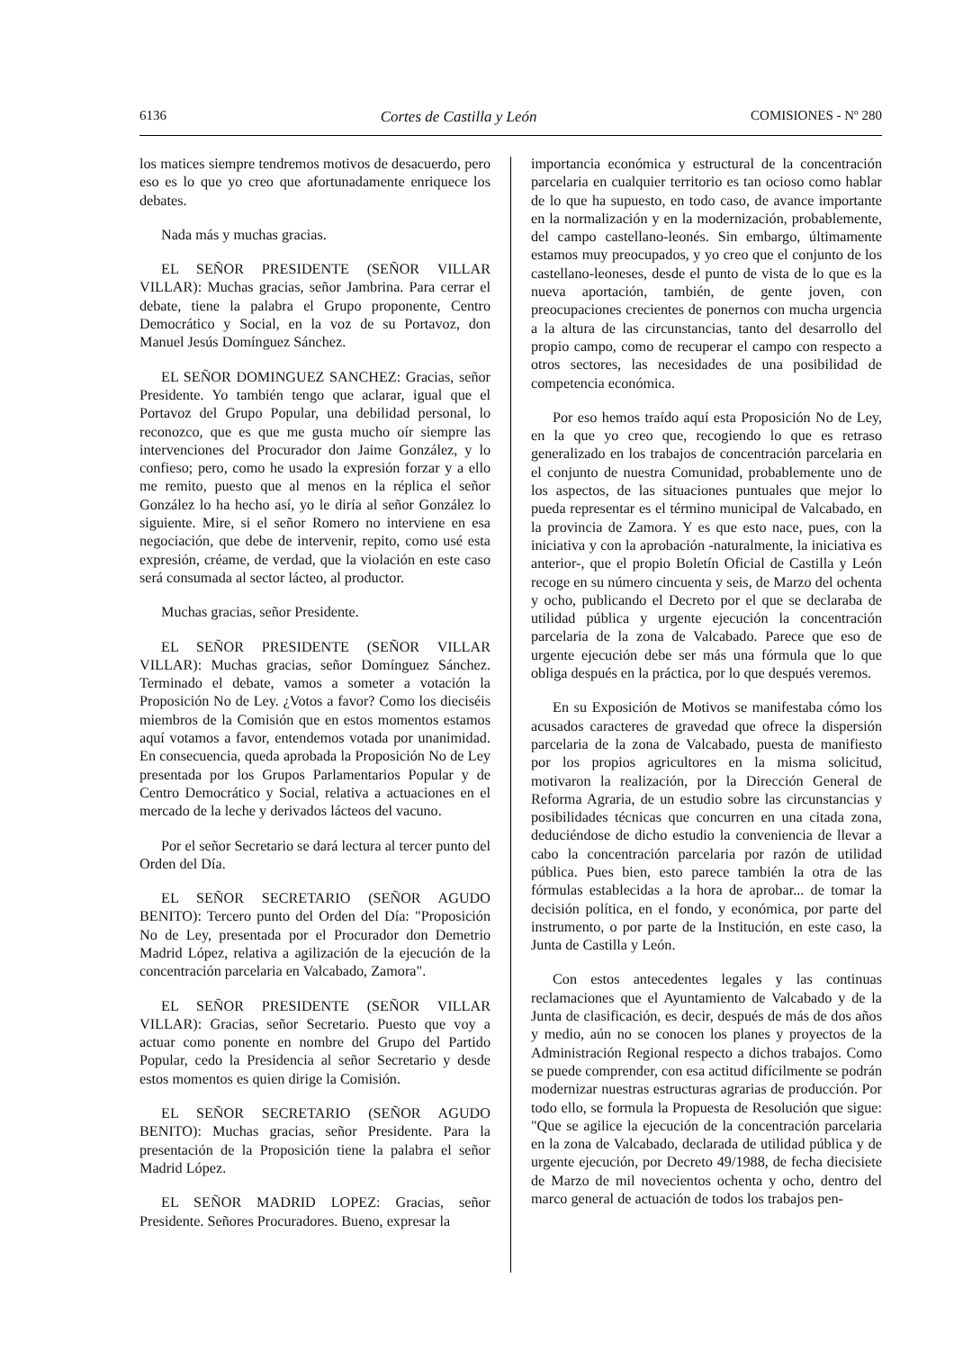6136 Cortes de Castilla y León COMISIONES - Nº 280
los matices siempre tendremos motivos de desacuerdo, pero eso es lo que yo creo que afortunadamente enriquece los debates.
Nada más y muchas gracias.
EL SEÑOR PRESIDENTE (SEÑOR VILLAR VILLAR): Muchas gracias, señor Jambrina. Para cerrar el debate, tiene la palabra el Grupo proponente, Centro Democrático y Social, en la voz de su Portavoz, don Manuel Jesús Domínguez Sánchez.
EL SEÑOR DOMINGUEZ SANCHEZ: Gracias, señor Presidente. Yo también tengo que aclarar, igual que el Portavoz del Grupo Popular, una debilidad personal, lo reconozco, que es que me gusta mucho oír siempre las intervenciones del Procurador don Jaime González, y lo confieso; pero, como he usado la expresión forzar y a ello me remito, puesto que al menos en la réplica el señor González lo ha hecho así, yo le diría al señor González lo siguiente. Mire, si el señor Romero no interviene en esa negociación, que debe de intervenir, repito, como usé esta expresión, créame, de verdad, que la violación en este caso será consumada al sector lácteo, al productor.
Muchas gracias, señor Presidente.
EL SEÑOR PRESIDENTE (SEÑOR VILLAR VILLAR): Muchas gracias, señor Domínguez Sánchez. Terminado el debate, vamos a someter a votación la Proposición No de Ley. ¿Votos a favor? Como los dieciséis miembros de la Comisión que en estos momentos estamos aquí votamos a favor, entendemos votada por unanimidad. En consecuencia, queda aprobada la Proposición No de Ley presentada por los Grupos Parlamentarios Popular y de Centro Democrático y Social, relativa a actuaciones en el mercado de la leche y derivados lácteos del vacuno.
Por el señor Secretario se dará lectura al tercer punto del Orden del Día.
EL SEÑOR SECRETARIO (SEÑOR AGUDO BENITO): Tercero punto del Orden del Día: "Proposición No de Ley, presentada por el Procurador don Demetrio Madrid López, relativa a agilización de la ejecución de la concentración parcelaria en Valcabado, Zamora".
EL SEÑOR PRESIDENTE (SEÑOR VILLAR VILLAR): Gracias, señor Secretario. Puesto que voy a actuar como ponente en nombre del Grupo del Partido Popular, cedo la Presidencia al señor Secretario y desde estos momentos es quien dirige la Comisión.
EL SEÑOR SECRETARIO (SEÑOR AGUDO BENITO): Muchas gracias, señor Presidente. Para la presentación de la Proposición tiene la palabra el señor Madrid López.
EL SEÑOR MADRID LOPEZ: Gracias, señor Presidente. Señores Procuradores. Bueno, expresar la
importancia económica y estructural de la concentración parcelaria en cualquier territorio es tan ocioso como hablar de lo que ha supuesto, en todo caso, de avance importante en la normalización y en la modernización, probablemente, del campo castellano-leonés. Sin embargo, últimamente estamos muy preocupados, y yo creo que el conjunto de los castellano-leoneses, desde el punto de vista de lo que es la nueva aportación, también, de gente joven, con preocupaciones crecientes de ponernos con mucha urgencia a la altura de las circunstancias, tanto del desarrollo del propio campo, como de recuperar el campo con respecto a otros sectores, las necesidades de una posibilidad de competencia económica.
Por eso hemos traído aquí esta Proposición No de Ley, en la que yo creo que, recogiendo lo que es retraso generalizado en los trabajos de concentración parcelaria en el conjunto de nuestra Comunidad, probablemente uno de los aspectos, de las situaciones puntuales que mejor lo pueda representar es el término municipal de Valcabado, en la provincia de Zamora. Y es que esto nace, pues, con la iniciativa y con la aprobación -naturalmente, la iniciativa es anterior-, que el propio Boletín Oficial de Castilla y León recoge en su número cincuenta y seis, de Marzo del ochenta y ocho, publicando el Decreto por el que se declaraba de utilidad pública y urgente ejecución la concentración parcelaria de la zona de Valcabado. Parece que eso de urgente ejecución debe ser más una fórmula que lo que obliga después en la práctica, por lo que después veremos.
En su Exposición de Motivos se manifestaba cómo los acusados caracteres de gravedad que ofrece la dispersión parcelaria de la zona de Valcabado, puesta de manifiesto por los propios agricultores en la misma solicitud, motivaron la realización, por la Dirección General de Reforma Agraria, de un estudio sobre las circunstancias y posibilidades técnicas que concurren en una citada zona, deduciéndose de dicho estudio la conveniencia de llevar a cabo la concentración parcelaria por razón de utilidad pública. Pues bien, esto parece también la otra de las fórmulas establecidas a la hora de aprobar... de tomar la decisión política, en el fondo, y económica, por parte del instrumento, o por parte de la Institución, en este caso, la Junta de Castilla y León.
Con estos antecedentes legales y las continuas reclamaciones que el Ayuntamiento de Valcabado y de la Junta de clasificación, es decir, después de más de dos años y medio, aún no se conocen los planes y proyectos de la Administración Regional respecto a dichos trabajos. Como se puede comprender, con esa actitud difícilmente se podrán modernizar nuestras estructuras agrarias de producción. Por todo ello, se formula la Propuesta de Resolución que sigue: "Que se agilice la ejecución de la concentración parcelaria en la zona de Valcabado, declarada de utilidad pública y de urgente ejecución, por Decreto 49/1988, de fecha diecisiete de Marzo de mil novecientos ochenta y ocho, dentro del marco general de actuación de todos los trabajos pen-